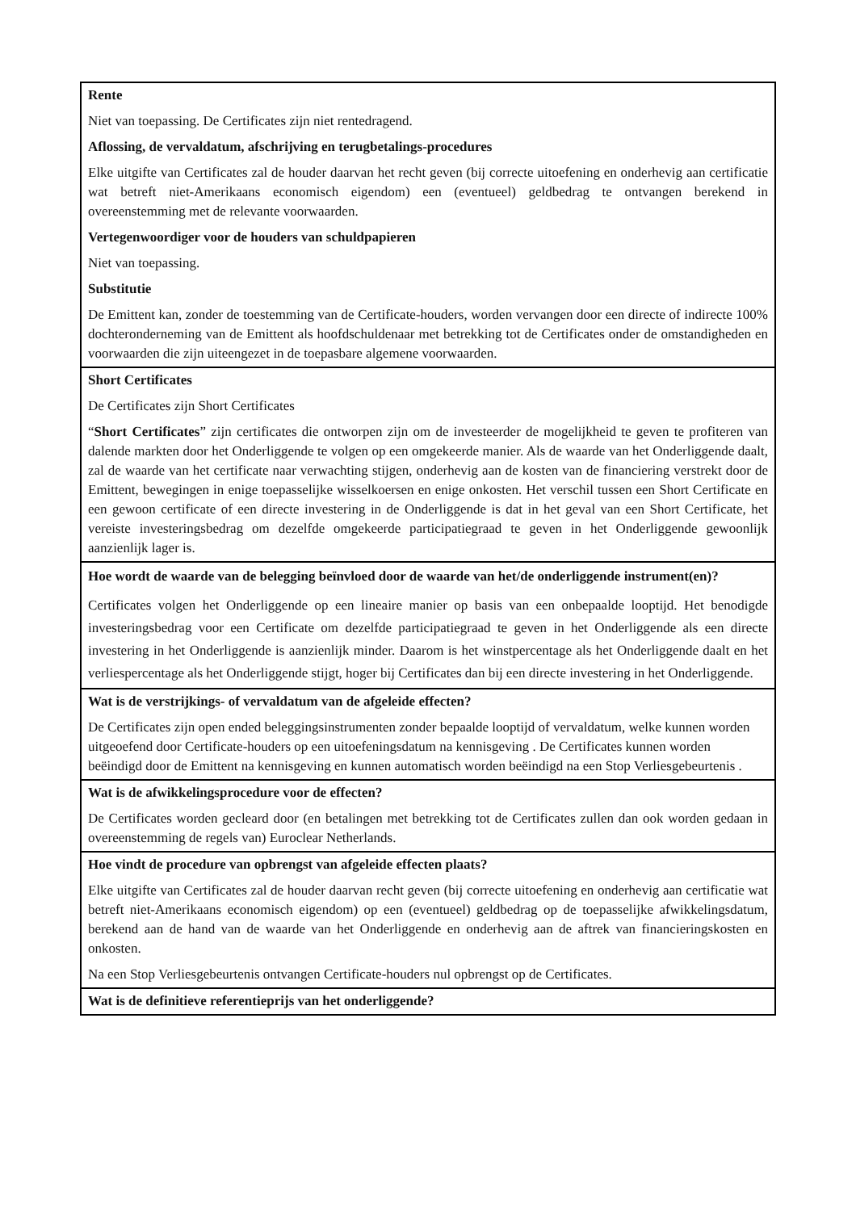| Rente Niet van toepassing. De Certificates zijn niet rentedragend. Aflossing, de vervaldatum, afschrijving en terugbetalings-procedures Elke uitgifte van Certificates zal de houder daarvan het recht geven (bij correcte uitoefening en onderhevig aan certificatie wat betreft niet-Amerikaans economisch eigendom) een (eventueel) geldbedrag te ontvangen berekend in overeenstemming met de relevante voorwaarden. Vertegenwoordiger voor de houders van schuldpapieren Niet van toepassing. Substitutie De Emittent kan, zonder de toestemming van de Certificate-houders, worden vervangen door een directe of indirecte 100% dochteronderneming van de Emittent als hoofdschuldenaar met betrekking tot de Certificates onder de omstandigheden en voorwaarden die zijn uiteengezet in de toepasbare algemene voorwaarden. |
| Short Certificates De Certificates zijn Short Certificates “ Short Certificates ” zijn certificates die ontworpen zijn om de investeerder de mogelijkheid te geven te profiteren van dalende markten door het Onderliggende te volgen op een omgekeerde manier. Als de waarde van het Onderliggende daalt, zal de waarde van het certificate naar verwachting stijgen, onderhevig aan de kosten van de financiering verstrekt door de Emittent, bewegingen in enige toepasselijke wisselkoersen en enige onkosten. Het verschil tussen een Short Certificate en een gewoon certificate of een directe investering in de Onderliggende is dat in het geval van een Short Certificate, het vereiste investeringsbedrag om dezelfde omgekeerde participatiegraad te geven in het Onderliggende gewoonlijk aanzienlijk lager is. |
| Hoe wordt de waarde van de belegging beïnvloed door de waarde van het/de onderliggende instrument(en)? Certificates volgen het Onderliggende op een lineaire manier op basis van een onbepaalde looptijd. Het benodigde investeringsbedrag voor een Certificate om dezelfde participatiegraad te geven in het Onderliggende als een directe investering in het Onderliggende is aanzienlijk minder. Daarom is het winstpercentage als het Onderliggende daalt en het verliespercentage als het Onderliggende stijgt, hoger bij Certificates dan bij een directe investering in het Onderliggende. |
| Wat is de verstrijkings- of vervaldatum van de afgeleide effecten? De Certificates zijn open ended beleggingsinstrumenten zonder bepaalde looptijd of vervaldatum, welke kunnen worden uitgeoefend door Certificate-houders op een uitoefeningsdatum na kennisgeving . De Certificates kunnen worden beëindigd door de Emittent na kennisgeving en kunnen automatisch worden beëindigd na een Stop Verliesgebeurtenis . |
| Wat is de afwikkelingsprocedure voor de effecten? De Certificates worden gecleard door (en betalingen met betrekking tot de Certificates zullen dan ook worden gedaan in overeenstemming de regels van) Euroclear Netherlands. |
| Hoe vindt de procedure van opbrengst van afgeleide effecten plaats? Elke uitgifte van Certificates zal de houder daarvan recht geven (bij correcte uitoefening en onderhevig aan certificatie wat betreft niet-Amerikaans economisch eigendom) op een (eventueel) geldbedrag op de toepasselijke afwikkelingsdatum, berekend aan de hand van de waarde van het Onderliggende en onderhevig aan de aftrek van financieringskosten en onkosten. Na een Stop Verliesgebeurtenis ontvangen Certificate-houders nul opbrengst op de Certificates. |
| Wat is de definitieve referentieprijs van het onderliggende? |